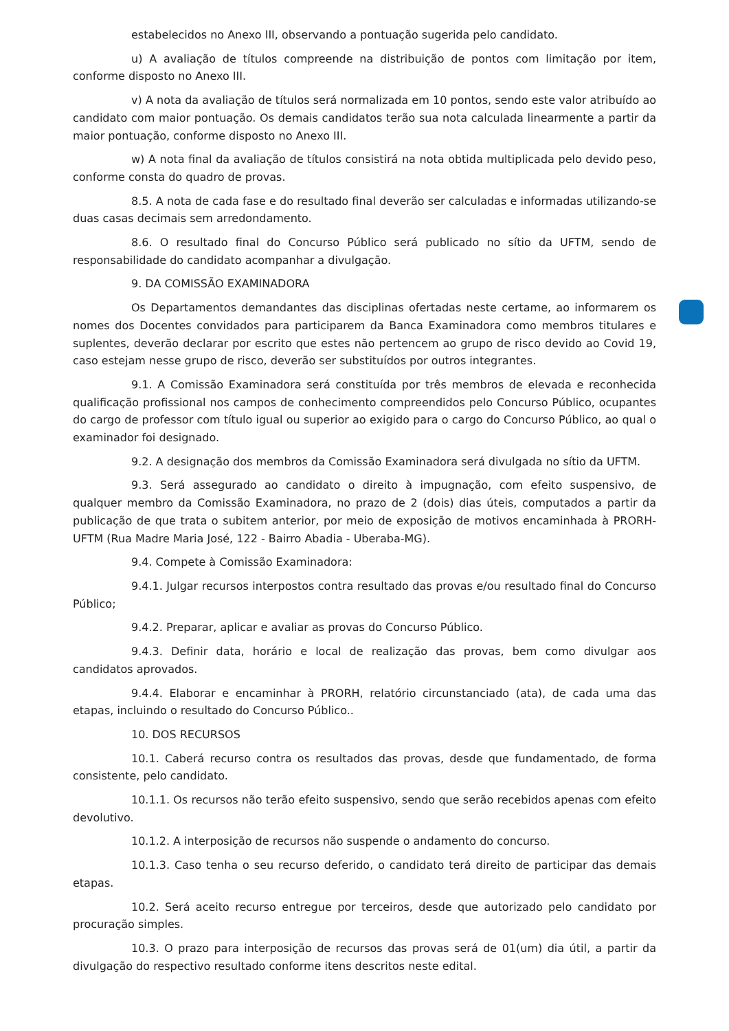estabelecidos no Anexo III, observando a pontuação sugerida pelo candidato.
u) A avaliação de títulos compreende na distribuição de pontos com limitação por item, conforme disposto no Anexo III.
v) A nota da avaliação de títulos será normalizada em 10 pontos, sendo este valor atribuído ao candidato com maior pontuação. Os demais candidatos terão sua nota calculada linearmente a partir da maior pontuação, conforme disposto no Anexo III.
w) A nota final da avaliação de títulos consistirá na nota obtida multiplicada pelo devido peso, conforme consta do quadro de provas.
8.5. A nota de cada fase e do resultado final deverão ser calculadas e informadas utilizando-se duas casas decimais sem arredondamento.
8.6. O resultado final do Concurso Público será publicado no sítio da UFTM, sendo de responsabilidade do candidato acompanhar a divulgação.
9. DA COMISSÃO EXAMINADORA
Os Departamentos demandantes das disciplinas ofertadas neste certame, ao informarem os nomes dos Docentes convidados para participarem da Banca Examinadora como membros titulares e suplentes, deverão declarar por escrito que estes não pertencem ao grupo de risco devido ao Covid 19, caso estejam nesse grupo de risco, deverão ser substituídos por outros integrantes.
9.1. A Comissão Examinadora será constituída por três membros de elevada e reconhecida qualificação profissional nos campos de conhecimento compreendidos pelo Concurso Público, ocupantes do cargo de professor com título igual ou superior ao exigido para o cargo do Concurso Público, ao qual o examinador foi designado.
9.2. A designação dos membros da Comissão Examinadora será divulgada no sítio da UFTM.
9.3. Será assegurado ao candidato o direito à impugnação, com efeito suspensivo, de qualquer membro da Comissão Examinadora, no prazo de 2 (dois) dias úteis, computados a partir da publicação de que trata o subitem anterior, por meio de exposição de motivos encaminhada à PRORH-UFTM (Rua Madre Maria José, 122 - Bairro Abadia - Uberaba-MG).
9.4. Compete à Comissão Examinadora:
9.4.1. Julgar recursos interpostos contra resultado das provas e/ou resultado final do Concurso Público;
9.4.2. Preparar, aplicar e avaliar as provas do Concurso Público.
9.4.3. Definir data, horário e local de realização das provas, bem como divulgar aos candidatos aprovados.
9.4.4. Elaborar e encaminhar à PRORH, relatório circunstanciado (ata), de cada uma das etapas, incluindo o resultado do Concurso Público..
10. DOS RECURSOS
10.1. Caberá recurso contra os resultados das provas, desde que fundamentado, de forma consistente, pelo candidato.
10.1.1. Os recursos não terão efeito suspensivo, sendo que serão recebidos apenas com efeito devolutivo.
10.1.2. A interposição de recursos não suspende o andamento do concurso.
10.1.3. Caso tenha o seu recurso deferido, o candidato terá direito de participar das demais etapas.
10.2. Será aceito recurso entregue por terceiros, desde que autorizado pelo candidato por procuração simples.
10.3. O prazo para interposição de recursos das provas será de 01(um) dia útil, a partir da divulgação do respectivo resultado conforme itens descritos neste edital.